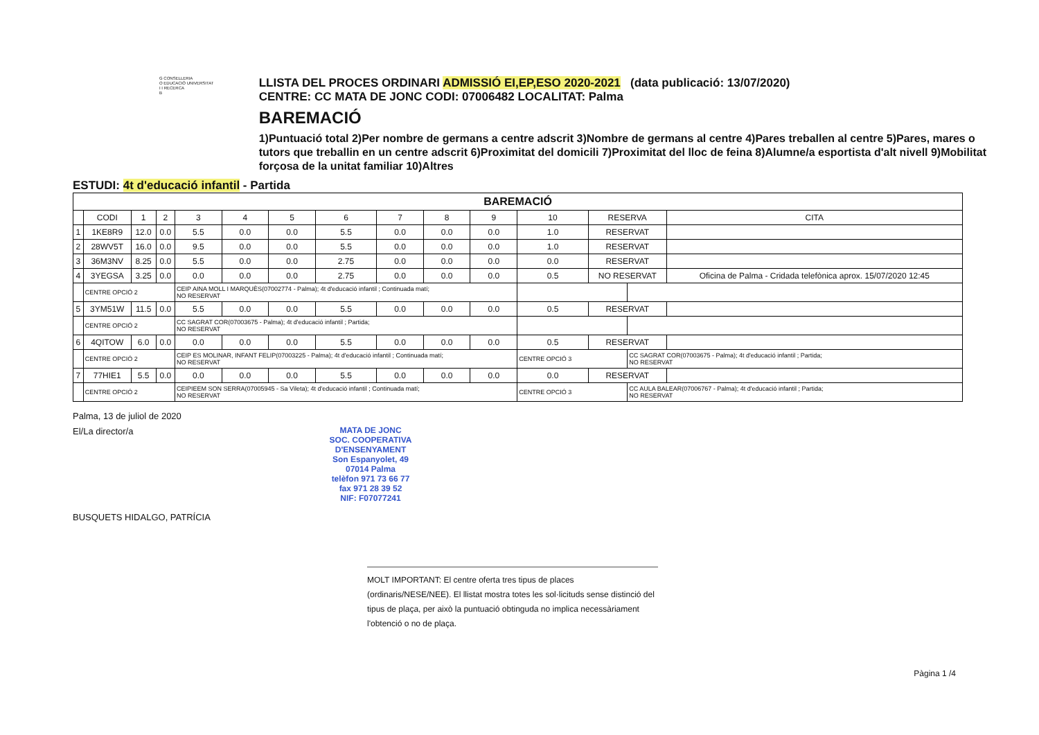G CONSELLERIA
O EDUCACIÓ UNIVERSITAT
I I RECERCA
B
LLISTA DEL PROCES ORDINARI ADMISSIÓ EI,EP,ESO 2020-2021 (data publicació: 13/07/2020)
CENTRE: CC MATA DE JONC CODI: 07006482 LOCALITAT: Palma
BAREMACIÓ
1)Puntuació total 2)Per nombre de germans a centre adscrit 3)Nombre de germans al centre 4)Pares treballen al centre 5)Pares, mares o tutors que treballin en un centre adscrit 6)Proximitat del domicili 7)Proximitat del lloc de feina 8)Alumne/a esportista d'alt nivell 9)Mobilitat forçosa de la unitat familiar 10)Altres
ESTUDI: 4t d'educació infantil - Partida
| BAREMACIÓ | | | | | | | | | | | | | | |
| --- | --- | --- | --- | --- | --- | --- | --- | --- | --- | --- | --- | --- | --- | --- |
| | CODI | 1 | 2 | 3 | 4 | 5 | 6 | 7 | 8 | 9 | 10 | RESERVA | | CITA |
| 1 | 1KE8R9 | 12.0 | 0.0 | 5.5 | 0.0 | 0.0 | 5.5 | 0.0 | 0.0 | 0.0 | 1.0 | RESERVAT | | |
| 2 | 28WV5T | 16.0 | 0.0 | 9.5 | 0.0 | 0.0 | 5.5 | 0.0 | 0.0 | 0.0 | 1.0 | RESERVAT | | |
| 3 | 36M3NV | 8.25 | 0.0 | 5.5 | 0.0 | 0.0 | 2.75 | 0.0 | 0.0 | 0.0 | 0.0 | RESERVAT | | |
| 4 | 3YEGSA | 3.25 | 0.0 | 0.0 | 0.0 | 0.0 | 2.75 | 0.0 | 0.0 | 0.0 | 0.5 | NO RESERVAT | | Oficina de Palma - Cridada telefònica aprox. 15/07/2020 12:45 |
| | CENTRE OPCIÓ 2 | | | CEIP AINA MOLL I MARQUÈS(07002774 - Palma); 4t d'educació infantil ; Continuada matí; NO RESERVAT | | | | | | | | | | |
| 5 | 3YM51W | 11.5 | 0.0 | 5.5 | 0.0 | 0.0 | 5.5 | 0.0 | 0.0 | 0.0 | 0.5 | RESERVAT | | |
| | CENTRE OPCIÓ 2 | | | CC SAGRAT COR(07003675 - Palma); 4t d'educació infantil ; Partida; NO RESERVAT | | | | | | | | | | |
| 6 | 4QITOW | 6.0 | 0.0 | 0.0 | 0.0 | 0.0 | 5.5 | 0.0 | 0.0 | 0.0 | 0.5 | RESERVAT | | |
| | CENTRE OPCIÓ 2 | | | CEIP ES MOLINAR, INFANT FELIP(07003225 - Palma); 4t d'educació infantil ; Continuada matí; NO RESERVAT | | | | | | | CENTRE OPCIÓ 3 | | CC SAGRAT COR(07003675 - Palma); 4t d'educació infantil ; Partida; NO RESERVAT | |
| 7 | 77HIE1 | 5.5 | 0.0 | 0.0 | 0.0 | 0.0 | 5.5 | 0.0 | 0.0 | 0.0 | 0.0 | RESERVAT | | |
| | CENTRE OPCIÓ 2 | | | CEIPIEEM SON SERRA(07005945 - Sa Vileta); 4t d'educació infantil ; Continuada matí; NO RESERVAT | | | | | | | CENTRE OPCIÓ 3 | | CC AULA BALEAR(07006767 - Palma); 4t d'educació infantil ; Partida; NO RESERVAT | |
Palma, 13 de juliol de 2020
El/La director/a
MATA DE JONC
SOC. COOPERATIVA D'ENSENYAMENT
Son Espanyolet, 49
07014 Palma
telèfon 971 73 66 77
fax 971 28 39 52
NIF: F07077241
BUSQUETS HIDALGO, PATRÍCIA
MOLT IMPORTANT: El centre oferta tres tipus de places (ordinaris/NESE/NEE). El llistat mostra totes les sol·licituds sense distinció del tipus de plaça, per això la puntuació obtinguda no implica necessàriament l'obtenció o no de plaça.
Pàgina 1 /4